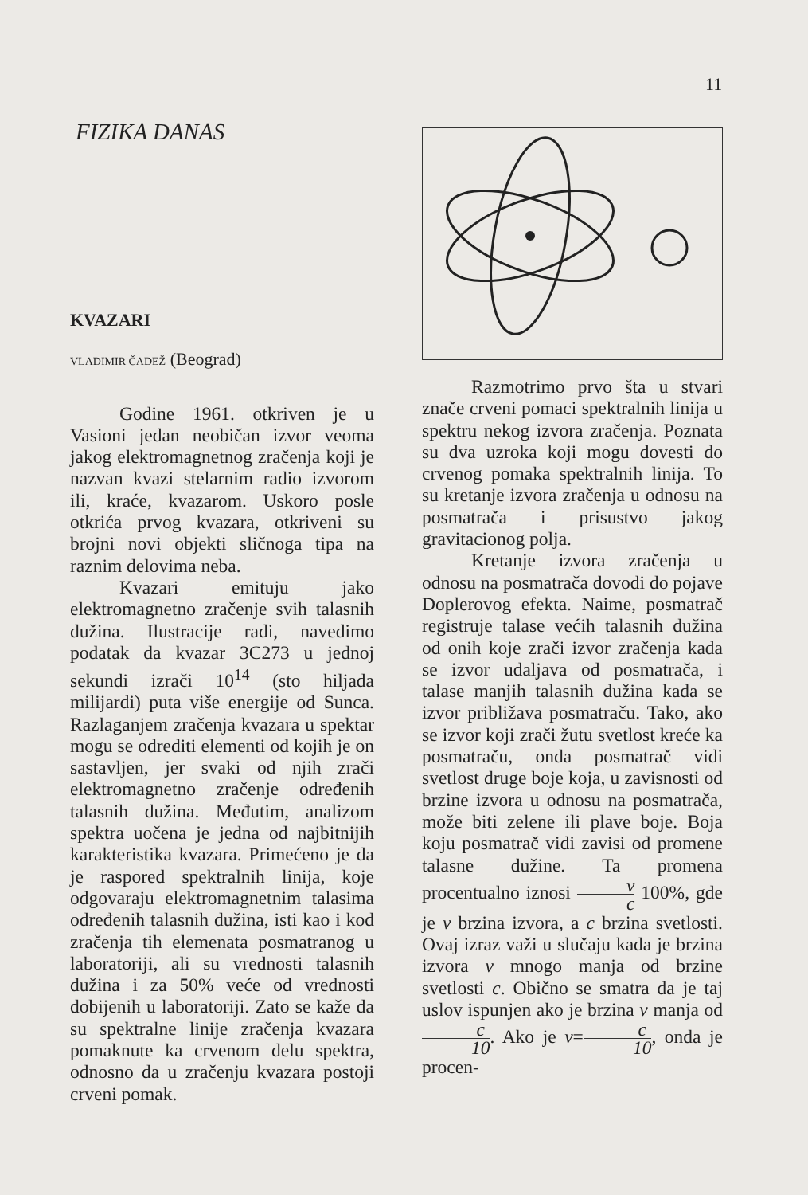11
FIZIKA DANAS
KVAZARI
VLADIMIR ČADEŽ (Beograd)
Godine 1961. otkriven je u Vasioni jedan neobičan izvor veoma jakog elektromagnetnog zračenja koji je nazvan kvazi stelarnim radio izvorom ili, kraće, kvazarom. Uskoro posle otkrića prvog kvazara, otkriveni su brojni novi objekti sličnoga tipa na raznim delovima neba.
Kvazari emituju jako elektromagnetno zračenje svih talasnih dužina. Ilustracije radi, navedimo podatak da kvazar 3C273 u jednoj sekundi izrači 10<sup>14</sup> (sto hiljada milijardi) puta više energije od Sunca. Razlaganjem zračenja kvazara u spektar mogu se odrediti elementi od kojih je on sastavljen, jer svaki od njih zrači elektromagnetno zračenje određenih talasnih dužina. Međutim, analizom spektra uočena je jedna od najbitnijih karakteristika kvazara. Primećeno je da je raspored spektralnih linija, koje odgovaraju elektromagnetnim talasima određenih talasnih dužina, isti kao i kod zračenja tih elemenata posmatranog u laboratoriji, ali su vrednosti talasnih dužina i za 50% veće od vrednosti dobijenih u laboratoriji. Zato se kaže da su spektralne linije zračenja kvazara pomaknute ka crvenom delu spektra, odnosno da u zračenju kvazara postoji crveni pomak.
Razmotrimo prvo šta u stvari znače crveni pomaci spektralnih linija u spektru nekog izvora zračenja. Poznata su dva uzroka koji mogu dovesti do crvenog pomaka spektralnih linija. To su kretanje izvora zračenja u odnosu na posmatrača i prisustvo jakog gravitacionog polja.
Kretanje izvora zračenja u odnosu na posmatrača dovodi do pojave Doplerovog efekta. Naime, posmatrač registruje talase većih talasnih dužina od onih koje zrači izvor zračenja kada se izvor udaljava od posmatrača, i talase manjih talasnih dužina kada se izvor približava posmatraču. Tako, ako se izvor koji zrači žutu svetlost kreće ka posmatraču, onda posmatrač vidi svetlost druge boje koja, u zavisnosti od brzine izvora u odnosu na posmatrača, može biti zelene ili plave boje. Boja koju posmatrač vidi zavisi od promene talasne dužine. Ta promena procentualno iznosi v c 100%, gde je v brzina izvora, a c brzina svetlosti. Ovaj izraz važi u slučaju kada je brzina izvora v mnogo manja od brzine svetlosti c. Obično se smatra da je taj uslov ispunjen ako je brzina v manja od c 10. Ako je v=c 10, onda je procen-